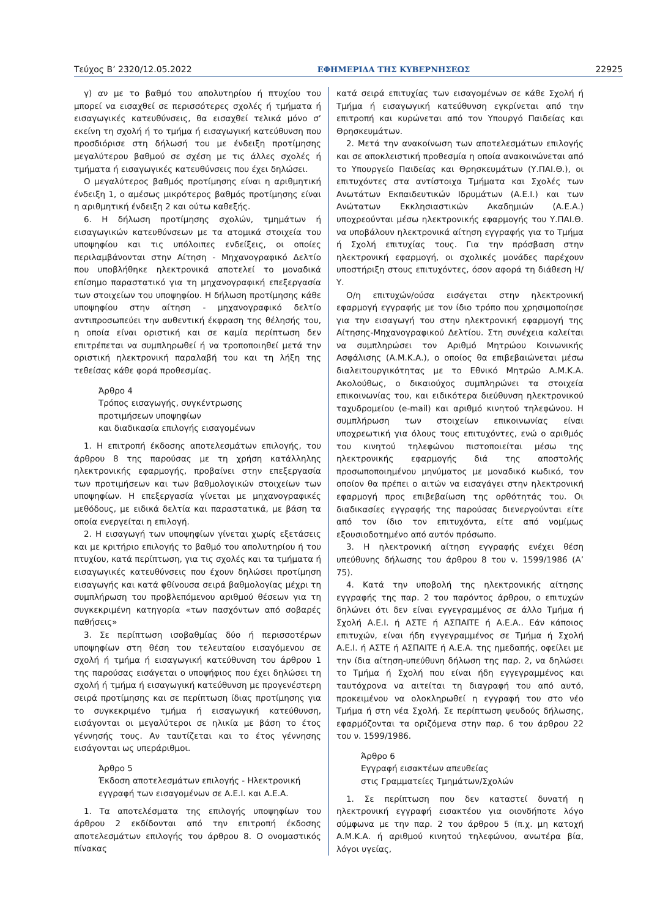Τεύχος Β’ 2320/12.05.2022 ΕΦΗΜΕΡΙΔΑ ΤΗΣ ΚΥΒΕΡΝΗΣΕΩΣ 22925
γ) αν με το βαθμό του απολυτηρίου ή πτυχίου του μπορεί να εισαχθεί σε περισσότερες σχολές ή τμήματα ή εισαγωγικές κατευθύνσεις, θα εισαχθεί τελικά μόνο σ’ εκείνη τη σχολή ή το τμήμα ή εισαγωγική κατεύθυνση που προσδιόρισε στη δήλωσή του με ένδειξη προτίμησης μεγαλύτερου βαθμού σε σχέση με τις άλλες σχολές ή τμήματα ή εισαγωγικές κατευθύνσεις που έχει δηλώσει.
Ο μεγαλύτερος βαθμός προτίμησης είναι η αριθμητική ένδειξη 1, ο αμέσως μικρότερος βαθμός προτίμησης είναι η αριθμητική ένδειξη 2 και ούτω καθεξής.
6. Η δήλωση προτίμησης σχολών, τμημάτων ή εισαγωγικών κατευθύνσεων με τα ατομικά στοιχεία του υποψηφίου και τις υπόλοιπες ενδείξεις, οι οποίες περιλαμβάνονται στην Αίτηση - Μηχανογραφικό Δελτίο που υποβλήθηκε ηλεκτρονικά αποτελεί το μοναδικά επίσημο παραστατικό για τη μηχανογραφική επεξεργασία των στοιχείων του υποψηφίου. Η δήλωση προτίμησης κάθε υποψηφίου στην αίτηση - μηχανογραφικό δελτίο αντιπροσωπεύει την αυθεντική έκφραση της θέλησής του, η οποία είναι οριστική και σε καμία περίπτωση δεν επιτρέπεται να συμπληρωθεί ή να τροποποιηθεί μετά την οριστική ηλεκτρονική παραλαβή του και τη λήξη της τεθείσας κάθε φορά προθεσμίας.
Άρθρο 4
Τρόπος εισαγωγής, συγκέντρωσης
προτιμήσεων υποψηφίων
και διαδικασία επιλογής εισαγομένων
1. Η επιτροπή έκδοσης αποτελεσμάτων επιλογής, του άρθρου 8 της παρούσας με τη χρήση κατάλληλης ηλεκτρονικής εφαρμογής, προβαίνει στην επεξεργασία των προτιμήσεων και των βαθμολογικών στοιχείων των υποψηφίων. Η επεξεργασία γίνεται με μηχανογραφικές μεθόδους, με ειδικά δελτία και παραστατικά, με βάση τα οποία ενεργείται η επιλογή.
2. Η εισαγωγή των υποψηφίων γίνεται χωρίς εξετάσεις και με κριτήριο επιλογής το βαθμό του απολυτηρίου ή του πτυχίου, κατά περίπτωση, για τις σχολές και τα τμήματα ή εισαγωγικές κατευθύνσεις που έχουν δηλώσει προτίμηση εισαγωγής και κατά φθίνουσα σειρά βαθμολογίας μέχρι τη συμπλήρωση του προβλεπόμενου αριθμού θέσεων για τη συγκεκριμένη κατηγορία «των πασχόντων από σοβαρές παθήσεις»
3. Σε περίπτωση ισοβαθμίας δύο ή περισσοτέρων υποψηφίων στη θέση του τελευταίου εισαγόμενου σε σχολή ή τμήμα ή εισαγωγική κατεύθυνση του άρθρου 1 της παρούσας εισάγεται ο υποψήφιος που έχει δηλώσει τη σχολή ή τμήμα ή εισαγωγική κατεύθυνση με προγενέστερη σειρά προτίμησης και σε περίπτωση ίδιας προτίμησης για το συγκεκριμένο τμήμα ή εισαγωγική κατεύθυνση, εισάγονται οι μεγαλύτεροι σε ηλικία με βάση το έτος γέννησής τους. Αν ταυτίζεται και το έτος γέννησης εισάγονται ως υπεράριθμοι.
Άρθρο 5
Έκδοση αποτελεσμάτων επιλογής - Ηλεκτρονική εγγραφή των εισαγομένων σε Α.Ε.Ι. και Α.Ε.Α.
1. Τα αποτελέσματα της επιλογής υποψηφίων του άρθρου 2 εκδίδονται από την επιτροπή έκδοσης αποτελεσμάτων επιλογής του άρθρου 8. Ο ονομαστικός πίνακας
κατά σειρά επιτυχίας των εισαγομένων σε κάθε Σχολή ή Τμήμα ή εισαγωγική κατεύθυνση εγκρίνεται από την επιτροπή και κυρώνεται από τον Υπουργό Παιδείας και Θρησκευμάτων.
2. Μετά την ανακοίνωση των αποτελεσμάτων επιλογής και σε αποκλειστική προθεσμία η οποία ανακοινώνεται από το Υπουργείο Παιδείας και Θρησκευμάτων (Υ.ΠΑΙ.Θ.), οι επιτυχόντες στα αντίστοιχα Τμήματα και Σχολές των Ανωτάτων Εκπαιδευτικών Ιδρυμάτων (Α.Ε.Ι.) και των Ανώτατων Εκκλησιαστικών Ακαδημιών (Α.Ε.Α.) υποχρεούνται μέσω ηλεκτρονικής εφαρμογής του Υ.ΠΑΙ.Θ. να υποβάλουν ηλεκτρονικά αίτηση εγγραφής για το Τμήμα ή Σχολή επιτυχίας τους. Για την πρόσβαση στην ηλεκτρονική εφαρμογή, οι σχολικές μονάδες παρέχουν υποστήριξη στους επιτυχόντες, όσον αφορά τη διάθεση Η/Υ.
Ο/η επιτυχών/ούσα εισάγεται στην ηλεκτρονική εφαρμογή εγγραφής με τον ίδιο τρόπο που χρησιμοποίησε για την εισαγωγή του στην ηλεκτρονική εφαρμογή της Αίτησης-Μηχανογραφικού Δελτίου. Στη συνέχεια καλείται να συμπληρώσει τον Αριθμό Μητρώου Κοινωνικής Ασφάλισης (Α.Μ.Κ.Α.), ο οποίος θα επιβεβαιώνεται μέσω διαλειτουργικότητας με το Εθνικό Μητρώο Α.Μ.Κ.Α. Ακολούθως, ο δικαιούχος συμπληρώνει τα στοιχεία επικοινωνίας του, και ειδικότερα διεύθυνση ηλεκτρονικού ταχυδρομείου (e-mail) και αριθμό κινητού τηλεφώνου. Η συμπλήρωση των στοιχείων επικοινωνίας είναι υποχρεωτική για όλους τους επιτυχόντες, ενώ ο αριθμός του κινητού τηλεφώνου πιστοποιείται μέσω της ηλεκτρονικής εφαρμογής διά της αποστολής προσωποποιημένου μηνύματος με μοναδικό κωδικό, τον οποίον θα πρέπει ο αιτών να εισαγάγει στην ηλεκτρονική εφαρμογή προς επιβεβαίωση της ορθότητάς του. Οι διαδικασίες εγγραφής της παρούσας διενεργούνται είτε από τον ίδιο τον επιτυχόντα, είτε από νομίμως εξουσιοδοτημένο από αυτόν πρόσωπο.
3. Η ηλεκτρονική αίτηση εγγραφής ενέχει θέση υπεύθυνης δήλωσης του άρθρου 8 του ν. 1599/1986 (Α’ 75).
4. Κατά την υποβολή της ηλεκτρονικής αίτησης εγγραφής της παρ. 2 του παρόντος άρθρου, ο επιτυχών δηλώνει ότι δεν είναι εγγεγραμμένος σε άλλο Τμήμα ή Σχολή Α.Ε.Ι. ή ΑΣΤΕ ή ΑΣΠΑΙΤΕ ή Α.Ε.Α.. Εάν κάποιος επιτυχών, είναι ήδη εγγεγραμμένος σε Τμήμα ή Σχολή Α.Ε.Ι. ή ΑΣΤΕ ή ΑΣΠΑΙΤΕ ή Α.Ε.Α. της ημεδαπής, οφείλει με την ίδια αίτηση-υπεύθυνη δήλωση της παρ. 2, να δηλώσει το Τμήμα ή Σχολή που είναι ήδη εγγεγραμμένος και ταυτόχρονα να αιτείται τη διαγραφή του από αυτό, προκειμένου να ολοκληρωθεί η εγγραφή του στο νέο Τμήμα ή στη νέα Σχολή. Σε περίπτωση ψευδούς δήλωσης, εφαρμόζονται τα οριζόμενα στην παρ. 6 του άρθρου 22 του ν. 1599/1986.
Άρθρο 6
Εγγραφή εισακτέων απευθείας
στις Γραμματείες Τμημάτων/Σχολών
1. Σε περίπτωση που δεν καταστεί δυνατή η ηλεκτρονική εγγραφή εισακτέου για οιονδήποτε λόγο σύμφωνα με την παρ. 2 του άρθρου 5 (π.χ. μη κατοχή Α.Μ.Κ.Α. ή αριθμού κινητού τηλεφώνου, ανωτέρα βία, λόγοι υγείας,